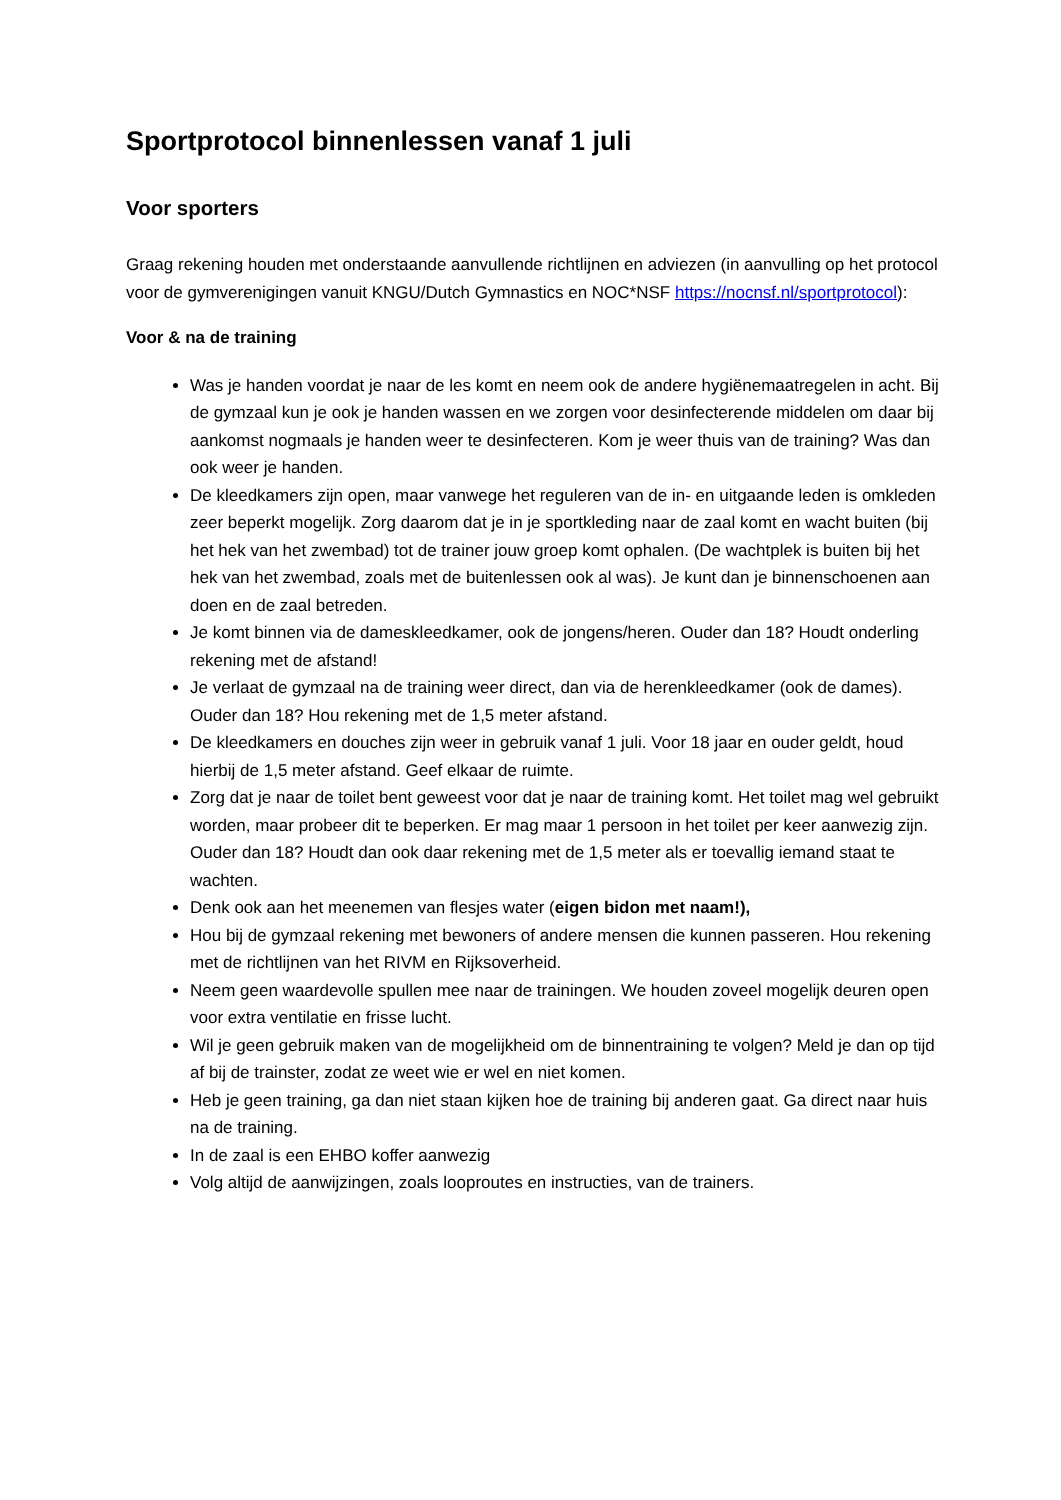Sportprotocol binnenlessen vanaf 1 juli
Voor sporters
Graag rekening houden met onderstaande aanvullende richtlijnen en adviezen (in aanvulling op het protocol voor de gymverenigingen vanuit KNGU/Dutch Gymnastics en NOC*NSF https://nocnsf.nl/sportprotocol):
Voor & na de training
Was je handen voordat je naar de les komt en neem ook de andere hygiënemaatregelen in acht. Bij de gymzaal kun je ook je handen wassen en we zorgen voor desinfecterende middelen om daar bij aankomst nogmaals je handen weer te desinfecteren. Kom je weer thuis van de training? Was dan ook weer je handen.
De kleedkamers zijn open, maar vanwege het reguleren van de in- en uitgaande leden is omkleden zeer beperkt mogelijk. Zorg daarom dat je in je sportkleding naar de zaal komt en wacht buiten (bij het hek van het zwembad) tot de trainer jouw groep komt ophalen. (De wachtplek is buiten bij het hek van het zwembad, zoals met de buitenlessen ook al was). Je kunt dan je binnenschoenen aan doen en de zaal betreden.
Je komt binnen via de dameskleedkamer, ook de jongens/heren. Ouder dan 18? Houdt onderling rekening met de afstand!
Je verlaat de gymzaal na de training weer direct, dan via de herenkleedkamer (ook de dames). Ouder dan 18? Hou rekening met de 1,5 meter afstand.
De kleedkamers en douches zijn weer in gebruik vanaf 1 juli. Voor 18 jaar en ouder geldt, houd hierbij de 1,5 meter afstand. Geef elkaar de ruimte.
Zorg dat je naar de toilet bent geweest voor dat je naar de training komt. Het toilet mag wel gebruikt worden, maar probeer dit te beperken. Er mag maar 1 persoon in het toilet per keer aanwezig zijn. Ouder dan 18? Houdt dan ook daar rekening met de 1,5 meter als er toevallig iemand staat te wachten.
Denk ook aan het meenemen van flesjes water (eigen bidon met naam!),
Hou bij de gymzaal rekening met bewoners of andere mensen die kunnen passeren. Hou rekening met de richtlijnen van het RIVM en Rijksoverheid.
Neem geen waardevolle spullen mee naar de trainingen. We houden zoveel mogelijk deuren open voor extra ventilatie en frisse lucht.
Wil je geen gebruik maken van de mogelijkheid om de binnentraining te volgen? Meld je dan op tijd af bij de trainster, zodat ze weet wie er wel en niet komen.
Heb je geen training, ga dan niet staan kijken hoe de training bij anderen gaat. Ga direct naar huis na de training.
In de zaal is een EHBO koffer aanwezig
Volg altijd de aanwijzingen, zoals looproutes en instructies, van de trainers.